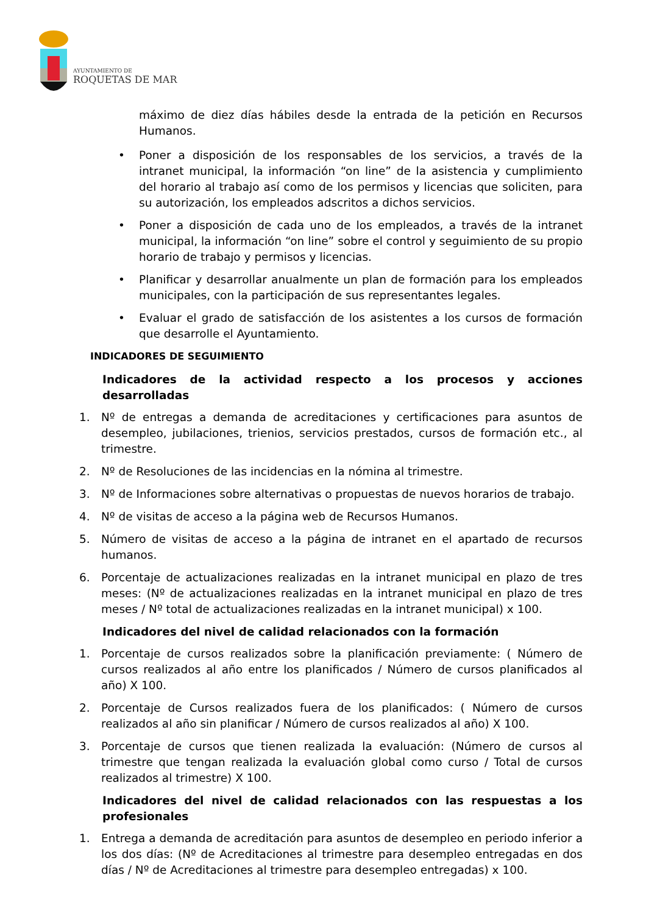AYUNTAMIENTO DE
ROQUETAS DE MAR
máximo de diez días hábiles desde la entrada de la petición en Recursos Humanos.
• Poner a disposición de los responsables de los servicios, a través de la intranet municipal, la información “on line” de la asistencia y cumplimiento del horario al trabajo así como de los permisos y licencias que soliciten, para su autorización, los empleados adscritos a dichos servicios.
• Poner a disposición de cada uno de los empleados, a través de la intranet municipal, la información “on line” sobre el control y seguimiento de su propio horario de trabajo y permisos y licencias.
• Planificar y desarrollar anualmente un plan de formación para los empleados municipales, con la participación de sus representantes legales.
• Evaluar el grado de satisfacción de los asistentes a los cursos de formación que desarrolle el Ayuntamiento.
INDICADORES DE SEGUIMIENTO
Indicadores de la actividad respecto a los procesos y acciones desarrolladas
1. Nº de entregas a demanda de acreditaciones y certificaciones para asuntos de desempleo, jubilaciones, trienios, servicios prestados, cursos de formación etc., al trimestre.
2. Nº de Resoluciones de las incidencias en la nómina al trimestre.
3. Nº de Informaciones sobre alternativas o propuestas de nuevos horarios de trabajo.
4. Nº de visitas de acceso a la página web de Recursos Humanos.
5. Número de visitas de acceso a la página de intranet en el apartado de recursos humanos.
6. Porcentaje de actualizaciones realizadas en la intranet municipal en plazo de tres meses: (Nº de actualizaciones realizadas en la intranet municipal en plazo de tres meses / Nº total de actualizaciones realizadas en la intranet municipal) x 100.
Indicadores del nivel de calidad relacionados con la formación
1. Porcentaje de cursos realizados sobre la planificación previamente: ( Número de cursos realizados al año entre los planificados / Número de cursos planificados al año) X 100.
2. Porcentaje de Cursos realizados fuera de los planificados: ( Número de cursos realizados al año sin planificar / Número de cursos realizados al año) X 100.
3. Porcentaje de cursos que tienen realizada la evaluación: (Número de cursos al trimestre que tengan realizada la evaluación global como curso / Total de cursos realizados al trimestre) X 100.
Indicadores del nivel de calidad relacionados con las respuestas a los profesionales
1. Entrega a demanda de acreditación para asuntos de desempleo en periodo inferior a los dos días: (Nº de Acreditaciones al trimestre para desempleo entregadas en dos días / Nº de Acreditaciones al trimestre para desempleo entregadas) x 100.